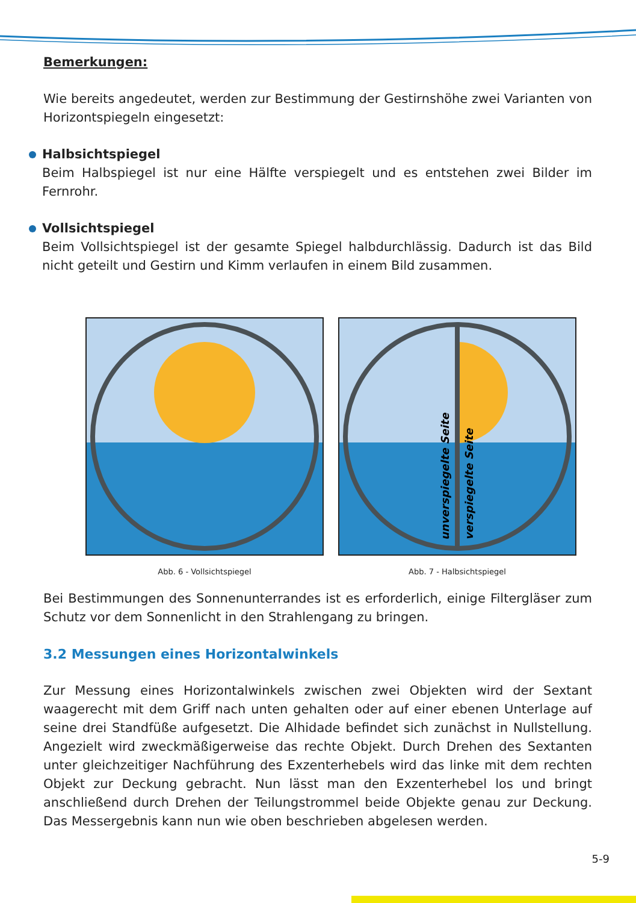Bemerkungen:
Wie bereits angedeutet, werden zur Bestimmung der Gestirnshöhe zwei Varianten von Horizontspiegeln eingesetzt:
Halbsichtspiegel
Beim Halbspiegel ist nur eine Hälfte verspiegelt und es entstehen zwei Bilder im Fernrohr.
Vollsichtspiegel
Beim Vollsichtspiegel ist der gesamte Spiegel halbdurchlässig. Dadurch ist das Bild nicht geteilt und Gestirn und Kimm verlaufen in einem Bild zusammen.
Abb. 6 - Vollsichtspiegel
unverspiegelte Seite
verspiegelte Seite
Abb. 7 - Halbsichtspiegel
Bei Bestimmungen des Sonnenunterrandes ist es erforderlich, einige Filtergläser zum Schutz vor dem Sonnenlicht in den Strahlengang zu bringen.
3.2 Messungen eines Horizontalwinkels
Zur Messung eines Horizontalwinkels zwischen zwei Objekten wird der Sextant waagerecht mit dem Griff nach unten gehalten oder auf einer ebenen Unterlage auf seine drei Standfüße aufgesetzt. Die Alhidade befindet sich zunächst in Nullstellung. Angezielt wird zweckmäßigerweise das rechte Objekt. Durch Drehen des Sextanten unter gleichzeitiger Nachführung des Exzenterhebels wird das linke mit dem rechten Objekt zur Deckung gebracht. Nun lässt man den Exzenterhebel los und bringt anschließend durch Drehen der Teilungstrommel beide Objekte genau zur Deckung. Das Messergebnis kann nun wie oben beschrieben abgelesen werden.
5-9